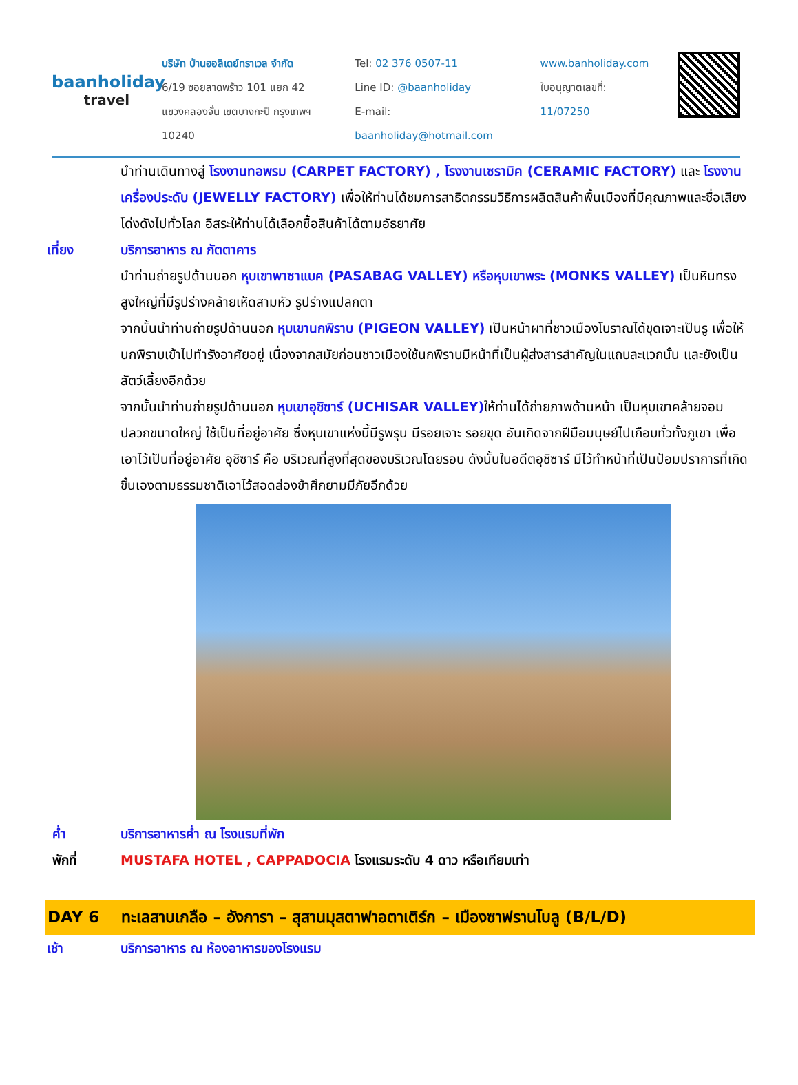baanholiday
travel
บริษัท บ้านฮอลิเดย์ทราเวล จำกัด
6/19 ซอยลาดพร้าว 101 แยก 42
แขวงคลองจั่น เขตบางกะปิ กรุงเทพฯ 10240
Tel: 02 376 0507-11
Line ID: @baanholiday
E-mail: baanholiday@hotmail.com
www.banholiday.com
ใบอนุญาตเลขที่: 11/07250
นำท่านเดินทางสู่ โรงงานทอพรม (CARPET FACTORY) , โรงงานเซรามิค (CERAMIC FACTORY) และ โรงงานเครื่องประดับ (JEWELLY FACTORY) เพื่อให้ท่านได้ชมการสาธิตกรรมวิธีการผลิตสินค้าพื้นเมืองที่มีคุณภาพและชื่อเสียงโด่งดังไปทั่วโลก อิสระให้ท่านได้เลือกซื้อสินค้าได้ตามอัธยาศัย
เที่ยง บริการอาหาร ณ ภัตตาคาร
นำท่านถ่ายรูปด้านนอก หุบเขาพาซาแบค (PASABAG VALLEY) หรือหุบเขาพระ (MONKS VALLEY) เป็นหินทรงสูงใหญ่ที่มีรูปร่างคล้ายเห็ดสามหัว รูปร่างแปลกตา
จากนั้นนำท่านถ่ายรูปด้านนอก หุบเขานกพิราบ (PIGEON VALLEY) เป็นหน้าผาที่ชาวเมืองโบราณได้ขุดเจาะเป็นรู เพื่อให้นกพิราบเข้าไปทำรังอาศัยอยู่ เนื่องจากสมัยก่อนชาวเมืองใช้นกพิราบมีหน้าที่เป็นผู้ส่งสารสำคัญในแถบละแวกนั้น และยังเป็นสัตว์เลี้ยงอีกด้วย
จากนั้นนำท่านถ่ายรูปด้านนอก หุบเขาอุชิซาร์ (UCHISAR VALLEY) ให้ท่านได้ถ่ายภาพด้านหน้า เป็นหุบเขาคล้ายจอมปลวกขนาดใหญ่ ใช้เป็นที่อยู่อาศัย ซึ่งหุบเขาแห่งนี้มีรูพรุน มีรอยเจาะ รอยขุด อันเกิดจากฝีมือมนุษย์ไปเกือบทั่วทั้งภูเขา เพื่อเอาไว้เป็นที่อยู่อาศัย อุชิซาร์ คือ บริเวณที่สูงที่สุดของบริเวณโดยรอบ ดังนั้นในอดีตอุชิซาร์ มีไว้ทำหน้าที่เป็นป้อมปราการที่เกิดขึ้นเองตามธรรมชาติเอาไว้สอดส่องข้าศึกยามมีภัยอีกด้วย
ค่ำ บริการอาหารค่ำ ณ โรงแรมที่พัก
พักที่ MUSTAFA HOTEL , CAPPADOCIA โรงแรมระดับ 4 ดาว หรือเทียบเท่า
DAY 6 ทะเลสาบเกลือ – อังการา – สุสานมุสตาฟาอตาเติร์ก – เมืองซาฟรานโบลู (B/L/D)
เช้า บริการอาหาร ณ ห้องอาหารของโรงแรม